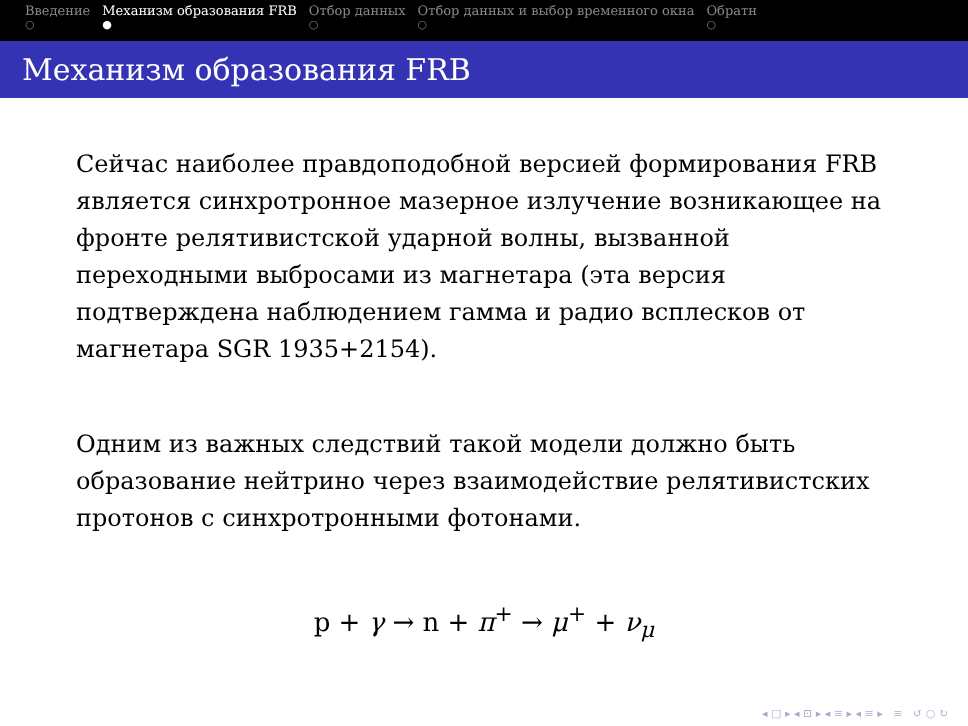Введение
○
Механизм образования FRB
●
Отбор данных
○
Отбор данных и выбор временного окна
○
Обратн
○
Механизм образования FRB
Сейчас наиболее правдоподобной версией формирования FRB является синхротронное мазерное излучение возникающее на фронте релятивистской ударной волны, вызванной переходными выбросами из магнетара (эта версия подтверждена наблюдением гамма и радио всплесков от магнетара SGR 1935+2154).
Одним из важных следствий такой модели должно быть образование нейтрино через взаимодействие релятивистских протонов с синхротронными фотонами.
p + γ → n + π<sup>+</sup> → μ<sup>+</sup> + ν<sub>μ</sub>
◂ □ ▸ ◂ ⊡ ▸ ◂ ≡ ▸ ◂ ≡ ▸ ≡ ↺ ○ ↻